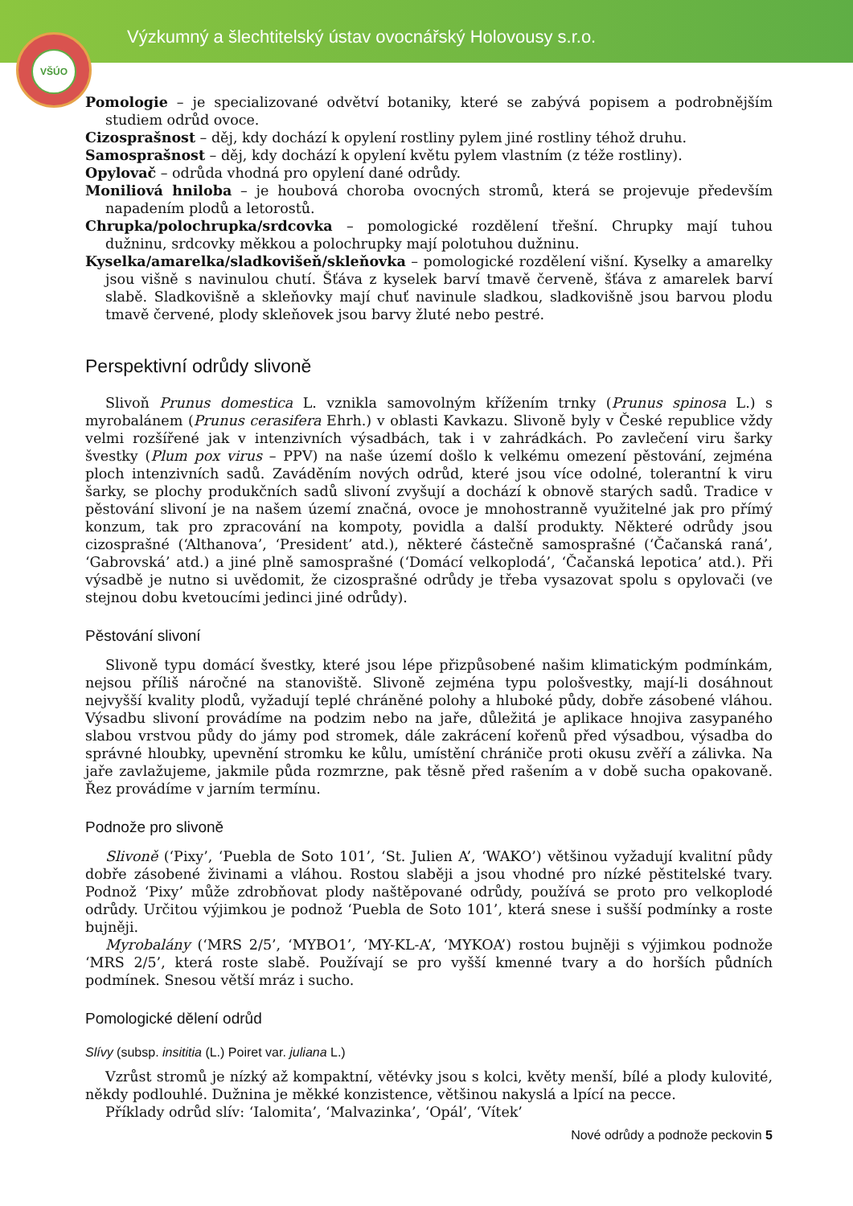Výzkumný a šlechtitelský ústav ovocnářský Holovousy s.r.o.
VŠÚO
Pomologie – je specializované odvětví botaniky, které se zabývá popisem a podrobnějším studiem odrůd ovoce.
Cizosprašnost – děj, kdy dochází k opylení rostliny pylem jiné rostliny téhož druhu.
Samosprašnost – děj, kdy dochází k opylení květu pylem vlastním (z téže rostliny).
Opylovač – odrůda vhodná pro opylení dané odrůdy.
Moniliová hniloba – je houbová choroba ovocných stromů, která se projevuje především napadením plodů a letorostů.
Chrupka/polochrupka/srdcovka – pomologické rozdělení třešní. Chrupky mají tuhou dužninu, srdcovky měkkou a polochrupky mají polotuhou dužninu.
Kyselka/amarelka/sladkovišeň/skleňovka – pomologické rozdělení višní. Kyselky a amarelky jsou višně s navinulou chutí. Šťáva z kyselek barví tmavě červeně, šťáva z amarelek barví slabě. Sladkovišně a skleňovky mají chuť navinule sladkou, sladkovišně jsou barvou plodu tmavě červené, plody skleňovek jsou barvy žluté nebo pestré.
Perspektivní odrůdy slivoně
Slivoň Prunus domestica L. vznikla samovolným křížením trnky (Prunus spinosa L.) s myrobalánem (Prunus cerasifera Ehrh.) v oblasti Kavkazu. Slivoně byly v České republice vždy velmi rozšířené jak v intenzivních výsadbách, tak i v zahrádkách. Po zavlečení viru šarky švestky (Plum pox virus – PPV) na naše území došlo k velkému omezení pěstování, zejména ploch intenzivních sadů. Zaváděním nových odrůd, které jsou více odolné, tolerantní k viru šarky, se plochy produkčních sadů slivoní zvyšují a dochází k obnově starých sadů. Tradice v pěstování slivoní je na našem území značná, ovoce je mnohostranně využitelné jak pro přímý konzum, tak pro zpracování na kompoty, povidla a další produkty. Některé odrůdy jsou cizosprašné (‘Althanova’, ‘President’ atd.), některé částečně samosprašné (‘Čačanská raná’, ‘Gabrovská’ atd.) a jiné plně samosprašné (‘Domácí velkoplodá’, ‘Čačanská lepotica’ atd.). Při výsadbě je nutno si uvědomit, že cizosprašné odrůdy je třeba vysazovat spolu s opylovači (ve stejnou dobu kvetoucími jedinci jiné odrůdy).
Pěstování slivoní
Slivoně typu domácí švestky, které jsou lépe přizpůsobené našim klimatickým podmínkám, nejsou příliš náročné na stanoviště. Slivoně zejména typu pološvestky, mají-li dosáhnout nejvyšší kvality plodů, vyžadují teplé chráněné polohy a hluboké půdy, dobře zásobené vláhou. Výsadbu slivoní provádíme na podzim nebo na jaře, důležitá je aplikace hnojiva zasypaného slabou vrstvou půdy do jámy pod stromek, dále zakrácení kořenů před výsadbou, výsadba do správné hloubky, upevnění stromku ke kůlu, umístění chrániče proti okusu zvěří a zálivka. Na jaře zavlažujeme, jakmile půda rozmrzne, pak těsně před rašením a v době sucha opakovaně. Řez provádíme v jarním termínu.
Podnože pro slivoně
Slivoně (‘Pixy’, ‘Puebla de Soto 101’, ‘St. Julien A’, ‘WAKO’) většinou vyžadují kvalitní půdy dobře zásobené živinami a vláhou. Rostou slaběji a jsou vhodné pro nízké pěstitelské tvary. Podnož ‘Pixy’ může zdrobňovat plody naštěpované odrůdy, používá se proto pro velkoplodé odrůdy. Určitou výjimkou je podnož ‘Puebla de Soto 101’, která snese i sušší podmínky a roste bujněji.
Myrobalány (‘MRS 2/5’, ‘MYBO1’, ‘MY-KL-A’, ‘MYKOA’) rostou bujněji s výjimkou podnože ‘MRS 2/5’, která roste slabě. Používají se pro vyšší kmenné tvary a do horších půdních podmínek. Snesou větší mráz i sucho.
Pomologické dělení odrůd
Slívy (subsp. insititia (L.) Poiret var. juliana L.)
Vzrůst stromů je nízký až kompaktní, větévky jsou s kolci, květy menší, bílé a plody kulovité, někdy podlouhlé. Dužnina je měkké konzistence, většinou nakyslá a lpící na pecce.
Příklady odrůd slív: ‘Ialomita’, ‘Malvazinka’, ‘Opál’, ‘Vítek’
Nové odrůdy a podnože peckovin 5